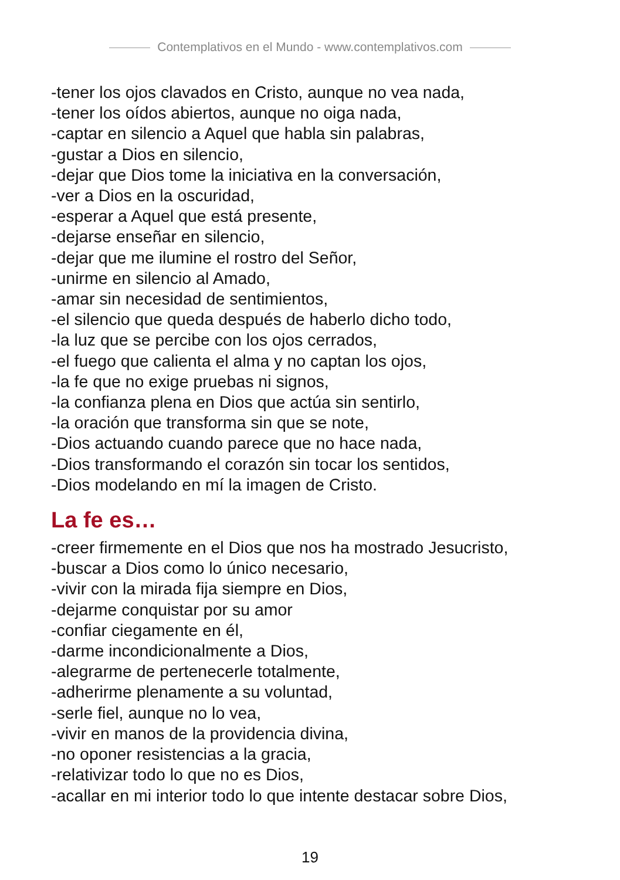Contemplativos en el Mundo - www.contemplativos.com
-tener los ojos clavados en Cristo, aunque no vea nada,
-tener los oídos abiertos, aunque no oiga nada,
-captar en silencio a Aquel que habla sin palabras,
-gustar a Dios en silencio,
-dejar que Dios tome la iniciativa en la conversación,
-ver a Dios en la oscuridad,
-esperar a Aquel que está presente,
-dejarse enseñar en silencio,
-dejar que me ilumine el rostro del Señor,
-unirme en silencio al Amado,
-amar sin necesidad de sentimientos,
-el silencio que queda después de haberlo dicho todo,
-la luz que se percibe con los ojos cerrados,
-el fuego que calienta el alma y no captan los ojos,
-la fe que no exige pruebas ni signos,
-la confianza plena en Dios que actúa sin sentirlo,
-la oración que transforma sin que se note,
-Dios actuando cuando parece que no hace nada,
-Dios transformando el corazón sin tocar los sentidos,
-Dios modelando en mí la imagen de Cristo.
La fe es…
-creer firmemente en el Dios que nos ha mostrado Jesucristo,
-buscar a Dios como lo único necesario,
-vivir con la mirada fija siempre en Dios,
-dejarme conquistar por su amor
-confiar ciegamente en él,
-darme incondicionalmente a Dios,
-alegrarme de pertenecerle totalmente,
-adherirme plenamente a su voluntad,
-serle fiel, aunque no lo vea,
-vivir en manos de la providencia divina,
-no oponer resistencias a la gracia,
-relativizar todo lo que no es Dios,
-acallar en mi interior todo lo que intente destacar sobre Dios,
19